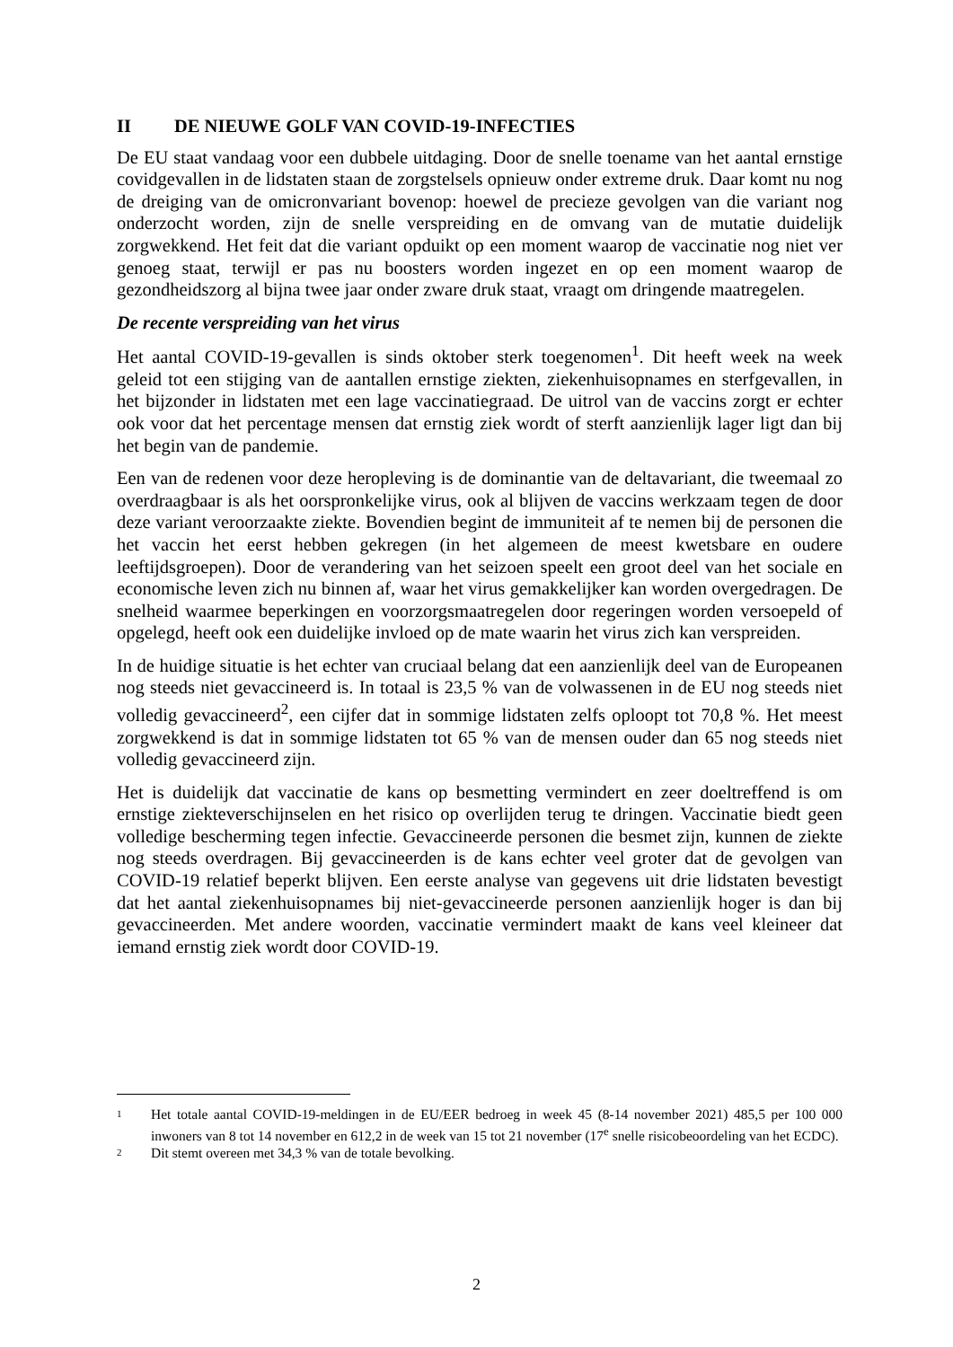II DE NIEUWE GOLF VAN COVID-19-INFECTIES
De EU staat vandaag voor een dubbele uitdaging. Door de snelle toename van het aantal ernstige covidgevallen in de lidstaten staan de zorgstelsels opnieuw onder extreme druk. Daar komt nu nog de dreiging van de omicronvariant bovenop: hoewel de precieze gevolgen van die variant nog onderzocht worden, zijn de snelle verspreiding en de omvang van de mutatie duidelijk zorgwekkend. Het feit dat die variant opduikt op een moment waarop de vaccinatie nog niet ver genoeg staat, terwijl er pas nu boosters worden ingezet en op een moment waarop de gezondheidszorg al bijna twee jaar onder zware druk staat, vraagt om dringende maatregelen.
De recente verspreiding van het virus
Het aantal COVID-19-gevallen is sinds oktober sterk toegenomen<sup>1</sup>. Dit heeft week na week geleid tot een stijging van de aantallen ernstige ziekten, ziekenhuisopnames en sterfgevallen, in het bijzonder in lidstaten met een lage vaccinatiegraad. De uitrol van de vaccins zorgt er echter ook voor dat het percentage mensen dat ernstig ziek wordt of sterft aanzienlijk lager ligt dan bij het begin van de pandemie.
Een van de redenen voor deze heropleving is de dominantie van de deltavariant, die tweemaal zo overdraagbaar is als het oorspronkelijke virus, ook al blijven de vaccins werkzaam tegen de door deze variant veroorzaakte ziekte. Bovendien begint de immuniteit af te nemen bij de personen die het vaccin het eerst hebben gekregen (in het algemeen de meest kwetsbare en oudere leeftijdsgroepen). Door de verandering van het seizoen speelt een groot deel van het sociale en economische leven zich nu binnen af, waar het virus gemakkelijker kan worden overgedragen. De snelheid waarmee beperkingen en voorzorgsmaatregelen door regeringen worden versoepeld of opgelegd, heeft ook een duidelijke invloed op de mate waarin het virus zich kan verspreiden.
In de huidige situatie is het echter van cruciaal belang dat een aanzienlijk deel van de Europeanen nog steeds niet gevaccineerd is. In totaal is 23,5 % van de volwassenen in de EU nog steeds niet volledig gevaccineerd<sup>2</sup>, een cijfer dat in sommige lidstaten zelfs oploopt tot 70,8 %. Het meest zorgwekkend is dat in sommige lidstaten tot 65 % van de mensen ouder dan 65 nog steeds niet volledig gevaccineerd zijn.
Het is duidelijk dat vaccinatie de kans op besmetting vermindert en zeer doeltreffend is om ernstige ziekteverschijnselen en het risico op overlijden terug te dringen. Vaccinatie biedt geen volledige bescherming tegen infectie. Gevaccineerde personen die besmet zijn, kunnen de ziekte nog steeds overdragen. Bij gevaccineerden is de kans echter veel groter dat de gevolgen van COVID-19 relatief beperkt blijven. Een eerste analyse van gegevens uit drie lidstaten bevestigt dat het aantal ziekenhuisopnames bij niet-gevaccineerde personen aanzienlijk hoger is dan bij gevaccineerden. Met andere woorden, vaccinatie vermindert maakt de kans veel kleineer dat iemand ernstig ziek wordt door COVID-19.
1 Het totale aantal COVID-19-meldingen in de EU/EER bedroeg in week 45 (8-14 november 2021) 485,5 per 100 000 inwoners van 8 tot 14 november en 612,2 in de week van 15 tot 21 november (17<sup>e</sup> snelle risicobeoordeling van het ECDC).
2 Dit stemt overeen met 34,3 % van de totale bevolking.
2